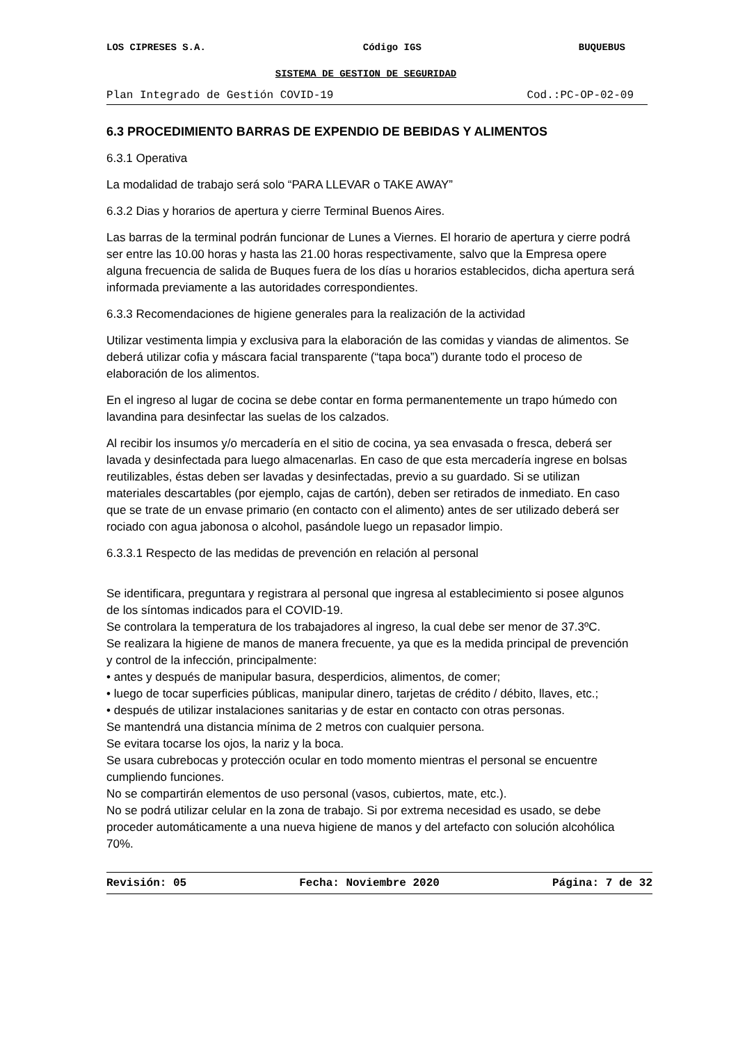LOS CIPRESES S.A. Código IGS BUQUEBUS
SISTEMA DE GESTION DE SEGURIDAD
Plan Integrado de Gestión COVID-19 Cod.:PC-OP-02-09
6.3 PROCEDIMIENTO BARRAS DE EXPENDIO DE BEBIDAS Y ALIMENTOS
6.3.1 Operativa
La modalidad de trabajo será solo “PARA LLEVAR o TAKE AWAY”
6.3.2 Dias y horarios de apertura y cierre Terminal Buenos Aires.
Las barras de la terminal podrán funcionar de Lunes a Viernes. El horario de apertura y cierre podrá ser entre las 10.00 horas y hasta las 21.00 horas respectivamente, salvo que la Empresa opere alguna frecuencia de salida de Buques fuera de los días u horarios establecidos, dicha apertura será informada previamente a las autoridades correspondientes.
6.3.3 Recomendaciones de higiene generales para la realización de la actividad
Utilizar vestimenta limpia y exclusiva para la elaboración de las comidas y viandas de alimentos. Se deberá utilizar cofia y máscara facial transparente (“tapa boca”) durante todo el proceso de elaboración de los alimentos.
En el ingreso al lugar de cocina se debe contar en forma permanentemente un trapo húmedo con lavandina para desinfectar las suelas de los calzados.
Al recibir los insumos y/o mercadería en el sitio de cocina, ya sea envasada o fresca, deberá ser lavada y desinfectada para luego almacenarlas. En caso de que esta mercadería ingrese en bolsas reutilizables, éstas deben ser lavadas y desinfectadas, previo a su guardado. Si se utilizan materiales descartables (por ejemplo, cajas de cartón), deben ser retirados de inmediato. En caso que se trate de un envase primario (en contacto con el alimento) antes de ser utilizado deberá ser rociado con agua jabonosa o alcohol, pasándole luego un repasador limpio.
6.3.3.1 Respecto de las medidas de prevención en relación al personal
Se identificara, preguntara y registrara al personal que ingresa al establecimiento si posee algunos de los síntomas indicados para el COVID-19.
Se controlara la temperatura de los trabajadores al ingreso, la cual debe ser menor de 37.3ºC.
Se realizara la higiene de manos de manera frecuente, ya que es la medida principal de prevención y control de la infección, principalmente:
• antes y después de manipular basura, desperdicios, alimentos, de comer;
• luego de tocar superficies públicas, manipular dinero, tarjetas de crédito / débito, llaves, etc.;
• después de utilizar instalaciones sanitarias y de estar en contacto con otras personas.
Se mantendrá una distancia mínima de 2 metros con cualquier persona.
Se evitara tocarse los ojos, la nariz y la boca.
Se usara cubrebocas y protección ocular en todo momento mientras el personal se encuentre cumpliendo funciones.
No se compartirán elementos de uso personal (vasos, cubiertos, mate, etc.).
No se podrá utilizar celular en la zona de trabajo. Si por extrema necesidad es usado, se debe proceder automáticamente a una nueva higiene de manos y del artefacto con solución alcohólica 70%.
Revisión: 05 Fecha: Noviembre 2020 Página: 7 de 32